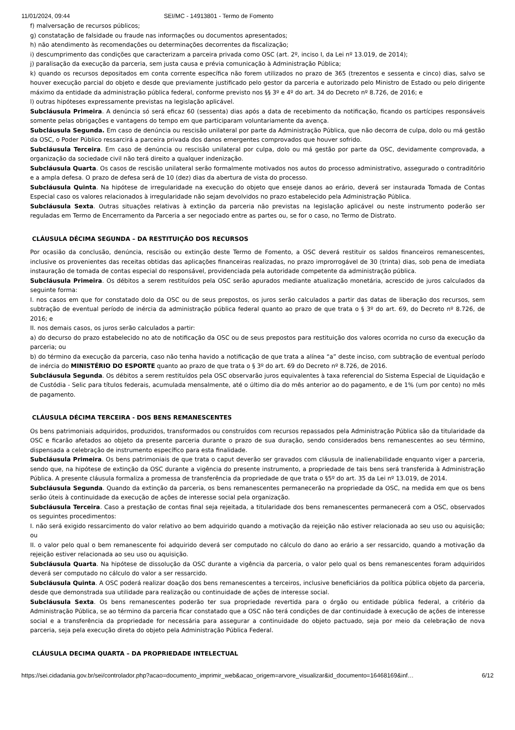11/01/2024, 09:44 SEI/MC - 14913801 - Termo de Fomento
f) malversação de recursos públicos;
g) constatação de falsidade ou fraude nas informações ou documentos apresentados;
h) não atendimento às recomendações ou determinações decorrentes da fiscalização;
i) descumprimento das condições que caracterizam a parceira privada como OSC (art. 2º, inciso I, da Lei nº 13.019, de 2014);
j) paralisação da execução da parceria, sem justa causa e prévia comunicação à Administração Pública;
k) quando os recursos depositados em conta corrente específica não forem utilizados no prazo de 365 (trezentos e sessenta e cinco) dias, salvo se houver execução parcial do objeto e desde que previamente justificado pelo gestor da parceria e autorizado pelo Ministro de Estado ou pelo dirigente máximo da entidade da administração pública federal, conforme previsto nos §§ 3º e 4º do art. 34 do Decreto nº 8.726, de 2016; e
l) outras hipóteses expressamente previstas na legislação aplicável.
Subcláusula Primeira. A denúncia só será eficaz 60 (sessenta) dias após a data de recebimento da notificação, ficando os partícipes responsáveis somente pelas obrigações e vantagens do tempo em que participaram voluntariamente da avença.
Subcláusula Segunda. Em caso de denúncia ou rescisão unilateral por parte da Administração Pública, que não decorra de culpa, dolo ou má gestão da OSC, o Poder Público ressarcirá a parceira privada dos danos emergentes comprovados que houver sofrido.
Subcláusula Terceira. Em caso de denúncia ou rescisão unilateral por culpa, dolo ou má gestão por parte da OSC, devidamente comprovada, a organização da sociedade civil não terá direito a qualquer indenização.
Subcláusula Quarta. Os casos de rescisão unilateral serão formalmente motivados nos autos do processo administrativo, assegurado o contraditório e a ampla defesa. O prazo de defesa será de 10 (dez) dias da abertura de vista do processo.
Subcláusula Quinta. Na hipótese de irregularidade na execução do objeto que enseje danos ao erário, deverá ser instaurada Tomada de Contas Especial caso os valores relacionados à irregularidade não sejam devolvidos no prazo estabelecido pela Administração Pública.
Subcláusula Sexta. Outras situações relativas à extinção da parceria não previstas na legislação aplicável ou neste instrumento poderão ser reguladas em Termo de Encerramento da Parceria a ser negociado entre as partes ou, se for o caso, no Termo de Distrato.
CLÁUSULA DÉCIMA SEGUNDA – DA RESTITUIÇÃO DOS RECURSOS
Por ocasião da conclusão, denúncia, rescisão ou extinção deste Termo de Fomento, a OSC deverá restituir os saldos financeiros remanescentes, inclusive os provenientes das receitas obtidas das aplicações financeiras realizadas, no prazo improrrogável de 30 (trinta) dias, sob pena de imediata instauração de tomada de contas especial do responsável, providenciada pela autoridade competente da administração pública.
Subcláusula Primeira. Os débitos a serem restituídos pela OSC serão apurados mediante atualização monetária, acrescido de juros calculados da seguinte forma:
I. nos casos em que for constatado dolo da OSC ou de seus prepostos, os juros serão calculados a partir das datas de liberação dos recursos, sem subtração de eventual período de inércia da administração pública federal quanto ao prazo de que trata o § 3º do art. 69, do Decreto nº 8.726, de 2016; e
II. nos demais casos, os juros serão calculados a partir:
a) do decurso do prazo estabelecido no ato de notificação da OSC ou de seus prepostos para restituição dos valores ocorrida no curso da execução da parceria; ou
b) do término da execução da parceria, caso não tenha havido a notificação de que trata a alínea “a” deste inciso, com subtração de eventual período de inércia do MINISTÉRIO DO ESPORTE quanto ao prazo de que trata o § 3º do art. 69 do Decreto nº 8.726, de 2016.
Subcláusula Segunda. Os débitos a serem restituídos pela OSC observarão juros equivalentes à taxa referencial do Sistema Especial de Liquidação e de Custódia - Selic para títulos federais, acumulada mensalmente, até o último dia do mês anterior ao do pagamento, e de 1% (um por cento) no mês de pagamento.
CLÁUSULA DÉCIMA TERCEIRA - DOS BENS REMANESCENTES
Os bens patrimoniais adquiridos, produzidos, transformados ou construídos com recursos repassados pela Administração Pública são da titularidade da OSC e ficarão afetados ao objeto da presente parceria durante o prazo de sua duração, sendo considerados bens remanescentes ao seu término, dispensada a celebração de instrumento específico para esta finalidade.
Subcláusula Primeira. Os bens patrimoniais de que trata o caput deverão ser gravados com cláusula de inalienabilidade enquanto viger a parceria, sendo que, na hipótese de extinção da OSC durante a vigência do presente instrumento, a propriedade de tais bens será transferida à Administração Pública. A presente cláusula formaliza a promessa de transferência da propriedade de que trata o §5º do art. 35 da Lei nº 13.019, de 2014.
Subcláusula Segunda. Quando da extinção da parceria, os bens remanescentes permanecerão na propriedade da OSC, na medida em que os bens serão úteis à continuidade da execução de ações de interesse social pela organização.
Subcláusula Terceira. Caso a prestação de contas final seja rejeitada, a titularidade dos bens remanescentes permanecerá com a OSC, observados os seguintes procedimentos:
I. não será exigido ressarcimento do valor relativo ao bem adquirido quando a motivação da rejeição não estiver relacionada ao seu uso ou aquisição; ou
II. o valor pelo qual o bem remanescente foi adquirido deverá ser computado no cálculo do dano ao erário a ser ressarcido, quando a motivação da rejeição estiver relacionada ao seu uso ou aquisição.
Subcláusula Quarta. Na hipótese de dissolução da OSC durante a vigência da parceria, o valor pelo qual os bens remanescentes foram adquiridos deverá ser computado no cálculo do valor a ser ressarcido.
Subcláusula Quinta. A OSC poderá realizar doação dos bens remanescentes a terceiros, inclusive beneficiários da política pública objeto da parceria, desde que demonstrada sua utilidade para realização ou continuidade de ações de interesse social.
Subcláusula Sexta. Os bens remanescentes poderão ter sua propriedade revertida para o órgão ou entidade pública federal, a critério da Administração Pública, se ao término da parceria ficar constatado que a OSC não terá condições de dar continuidade à execução de ações de interesse social e a transferência da propriedade for necessária para assegurar a continuidade do objeto pactuado, seja por meio da celebração de nova parceria, seja pela execução direta do objeto pela Administração Pública Federal.
CLÁUSULA DECIMA QUARTA – DA PROPRIEDADE INTELECTUAL
https://sei.cidadania.gov.br/sei/controlador.php?acao=documento_imprimir_web&acao_origem=arvore_visualizar&id_documento=16468169&inf… 6/12